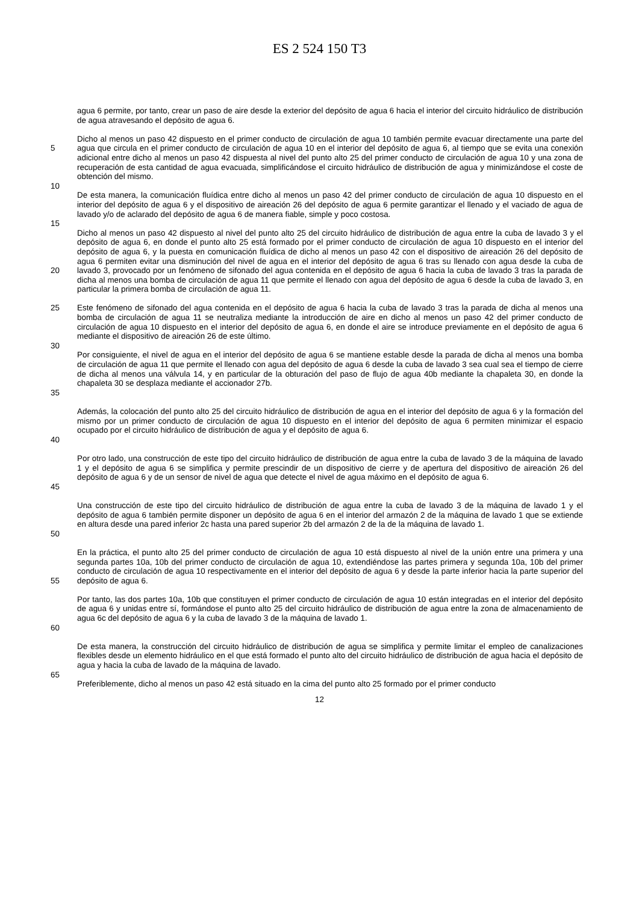ES 2 524 150 T3
agua 6 permite, por tanto, crear un paso de aire desde la exterior del depósito de agua 6 hacia el interior del circuito hidráulico de distribución de agua atravesando el depósito de agua 6.
5 Dicho al menos un paso 42 dispuesto en el primer conducto de circulación de agua 10 también permite evacuar directamente una parte del agua que circula en el primer conducto de circulación de agua 10 en el interior del depósito de agua 6, al tiempo que se evita una conexión adicional entre dicho al menos un paso 42 dispuesta al nivel del punto alto 25 del primer conducto de circulación de agua 10 y una zona de recuperación de esta cantidad de agua evacuada, simplificándose el circuito hidráulico de distribución de agua y minimizándose el coste de obtención del mismo.
10
De esta manera, la comunicación fluídica entre dicho al menos un paso 42 del primer conducto de circulación de agua 10 dispuesto en el interior del depósito de agua 6 y el dispositivo de aireación 26 del depósito de agua 6 permite garantizar el llenado y el vaciado de agua de lavado y/o de aclarado del depósito de agua 6 de manera fiable, simple y poco costosa.
15
20 Dicho al menos un paso 42 dispuesto al nivel del punto alto 25 del circuito hidráulico de distribución de agua entre la cuba de lavado 3 y el depósito de agua 6, en donde el punto alto 25 está formado por el primer conducto de circulación de agua 10 dispuesto en el interior del depósito de agua 6, y la puesta en comunicación fluídica de dicho al menos un paso 42 con el dispositivo de aireación 26 del depósito de agua 6 permiten evitar una disminución del nivel de agua en el interior del depósito de agua 6 tras su llenado con agua desde la cuba de lavado 3, provocado por un fenómeno de sifonado del agua contenida en el depósito de agua 6 hacia la cuba de lavado 3 tras la parada de dicha al menos una bomba de circulación de agua 11 que permite el llenado con agua del depósito de agua 6 desde la cuba de lavado 3, en particular la primera bomba de circulación de agua 11.
25 Este fenómeno de sifonado del agua contenida en el depósito de agua 6 hacia la cuba de lavado 3 tras la parada de dicha al menos una bomba de circulación de agua 11 se neutraliza mediante la introducción de aire en dicho al menos un paso 42 del primer conducto de circulación de agua 10 dispuesto en el interior del depósito de agua 6, en donde el aire se introduce previamente en el depósito de agua 6 mediante el dispositivo de aireación 26 de este último.
30
35 Por consiguiente, el nivel de agua en el interior del depósito de agua 6 se mantiene estable desde la parada de dicha al menos una bomba de circulación de agua 11 que permite el llenado con agua del depósito de agua 6 desde la cuba de lavado 3 sea cual sea el tiempo de cierre de dicha al menos una válvula 14, y en particular de la obturación del paso de flujo de agua 40b mediante la chapaleta 30, en donde la chapaleta 30 se desplaza mediante el accionador 27b.
40 Además, la colocación del punto alto 25 del circuito hidráulico de distribución de agua en el interior del depósito de agua 6 y la formación del mismo por un primer conducto de circulación de agua 10 dispuesto en el interior del depósito de agua 6 permiten minimizar el espacio ocupado por el circuito hidráulico de distribución de agua y el depósito de agua 6.
45 Por otro lado, una construcción de este tipo del circuito hidráulico de distribución de agua entre la cuba de lavado 3 de la máquina de lavado 1 y el depósito de agua 6 se simplifica y permite prescindir de un dispositivo de cierre y de apertura del dispositivo de aireación 26 del depósito de agua 6 y de un sensor de nivel de agua que detecte el nivel de agua máximo en el depósito de agua 6.
50 Una construcción de este tipo del circuito hidráulico de distribución de agua entre la cuba de lavado 3 de la máquina de lavado 1 y el depósito de agua 6 también permite disponer un depósito de agua 6 en el interior del armazón 2 de la máquina de lavado 1 que se extiende en altura desde una pared inferior 2c hasta una pared superior 2b del armazón 2 de la de la máquina de lavado 1.
55 En la práctica, el punto alto 25 del primer conducto de circulación de agua 10 está dispuesto al nivel de la unión entre una primera y una segunda partes 10a, 10b del primer conducto de circulación de agua 10, extendiéndose las partes primera y segunda 10a, 10b del primer conducto de circulación de agua 10 respectivamente en el interior del depósito de agua 6 y desde la parte inferior hacia la parte superior del depósito de agua 6.
60 Por tanto, las dos partes 10a, 10b que constituyen el primer conducto de circulación de agua 10 están integradas en el interior del depósito de agua 6 y unidas entre sí, formándose el punto alto 25 del circuito hidráulico de distribución de agua entre la zona de almacenamiento de agua 6c del depósito de agua 6 y la cuba de lavado 3 de la máquina de lavado 1.
De esta manera, la construcción del circuito hidráulico de distribución de agua se simplifica y permite limitar el empleo de canalizaciones flexibles desde un elemento hidráulico en el que está formado el punto alto del circuito hidráulico de distribución de agua hacia el depósito de agua y hacia la cuba de lavado de la máquina de lavado.
65
Preferiblemente, dicho al menos un paso 42 está situado en la cima del punto alto 25 formado por el primer conducto
12